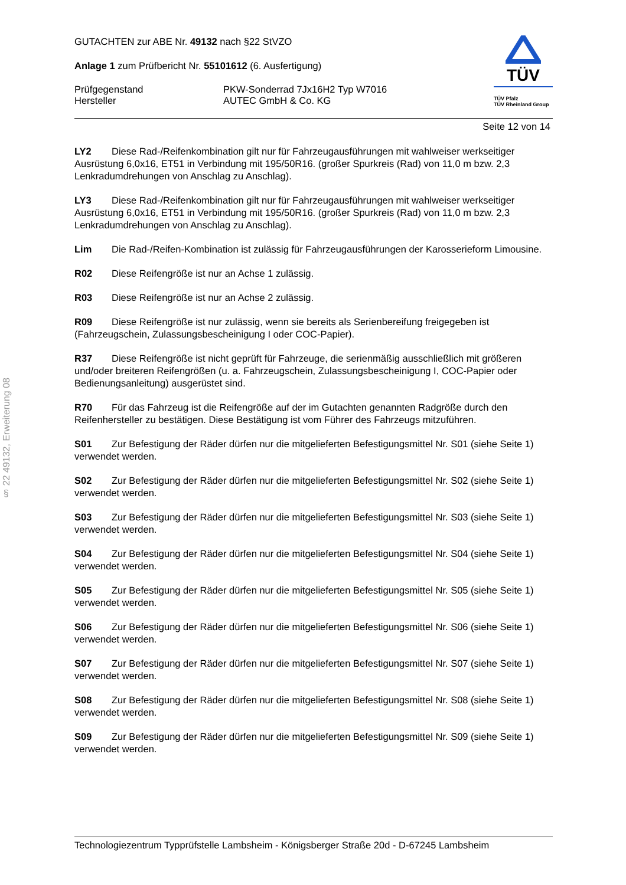§ 22 49132, Erweiterung 08
TÜV
TÜV Pfalz
TÜV Rheinland Group
GUTACHTEN zur ABE Nr. 49132 nach §22 StVZO
Anlage 1 zum Prüfbericht Nr. 55101612 (6. Ausfertigung)
Prüfgegenstand PKW-Sonderrad 7Jx16H2 Typ W7016
Hersteller AUTEC GmbH & Co. KG
Seite 12 von 14
LY2 Diese Rad-/Reifenkombination gilt nur für Fahrzeugausführungen mit wahlweiser werkseitiger Ausrüstung 6,0x16, ET51 in Verbindung mit 195/50R16. (großer Spurkreis (Rad) von 11,0 m bzw. 2,3 Lenkradumdrehungen von Anschlag zu Anschlag).
LY3 Diese Rad-/Reifenkombination gilt nur für Fahrzeugausführungen mit wahlweiser werkseitiger Ausrüstung 6,0x16, ET51 in Verbindung mit 195/50R16. (großer Spurkreis (Rad) von 11,0 m bzw. 2,3 Lenkradumdrehungen von Anschlag zu Anschlag).
Lim Die Rad-/Reifen-Kombination ist zulässig für Fahrzeugausführungen der Karosserieform Limousine.
R02 Diese Reifengröße ist nur an Achse 1 zulässig.
R03 Diese Reifengröße ist nur an Achse 2 zulässig.
R09 Diese Reifengröße ist nur zulässig, wenn sie bereits als Serienbereifung freigegeben ist (Fahrzeugschein, Zulassungsbescheinigung I oder COC-Papier).
R37 Diese Reifengröße ist nicht geprüft für Fahrzeuge, die serienmäßig ausschließlich mit größeren und/oder breiteren Reifengrößen (u. a. Fahrzeugschein, Zulassungsbescheinigung I, COC-Papier oder Bedienungsanleitung) ausgerüstet sind.
R70 Für das Fahrzeug ist die Reifengröße auf der im Gutachten genannten Radgröße durch den Reifenhersteller zu bestätigen. Diese Bestätigung ist vom Führer des Fahrzeugs mitzuführen.
S01 Zur Befestigung der Räder dürfen nur die mitgelieferten Befestigungsmittel Nr. S01 (siehe Seite 1) verwendet werden.
S02 Zur Befestigung der Räder dürfen nur die mitgelieferten Befestigungsmittel Nr. S02 (siehe Seite 1) verwendet werden.
S03 Zur Befestigung der Räder dürfen nur die mitgelieferten Befestigungsmittel Nr. S03 (siehe Seite 1) verwendet werden.
S04 Zur Befestigung der Räder dürfen nur die mitgelieferten Befestigungsmittel Nr. S04 (siehe Seite 1) verwendet werden.
S05 Zur Befestigung der Räder dürfen nur die mitgelieferten Befestigungsmittel Nr. S05 (siehe Seite 1) verwendet werden.
S06 Zur Befestigung der Räder dürfen nur die mitgelieferten Befestigungsmittel Nr. S06 (siehe Seite 1) verwendet werden.
S07 Zur Befestigung der Räder dürfen nur die mitgelieferten Befestigungsmittel Nr. S07 (siehe Seite 1) verwendet werden.
S08 Zur Befestigung der Räder dürfen nur die mitgelieferten Befestigungsmittel Nr. S08 (siehe Seite 1) verwendet werden.
S09 Zur Befestigung der Räder dürfen nur die mitgelieferten Befestigungsmittel Nr. S09 (siehe Seite 1) verwendet werden.
Technologiezentrum Typprüfstelle Lambsheim - Königsberger Straße 20d - D-67245 Lambsheim